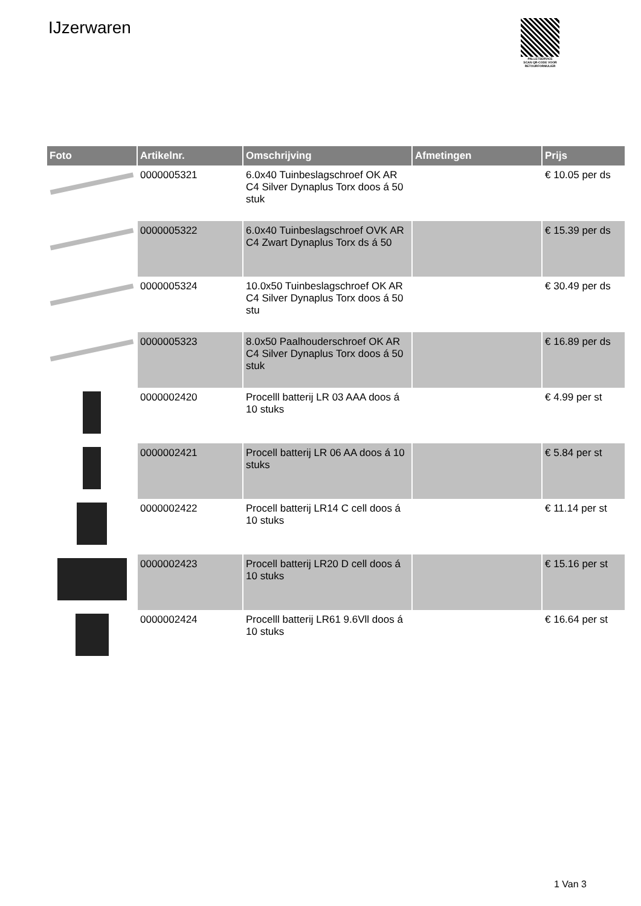IJzerwaren
PALLETSERVICE
SCAN QR-CODE VOOR RETOURFORMULIER
| Foto | Artikelnr. | Omschrijving | Afmetingen | Prijs |
| --- | --- | --- | --- | --- |
| | 0000005321 | 6.0x40 Tuinbeslagschroef OK AR C4 Silver Dynaplus Torx doos á 50 stuk | | € 10.05 per ds |
| | 0000005322 | 6.0x40 Tuinbeslagschroef OVK AR C4 Zwart Dynaplus Torx ds á 50 | | € 15.39 per ds |
| | 0000005324 | 10.0x50 Tuinbeslagschroef OK AR C4 Silver Dynaplus Torx doos á 50 stu | | € 30.49 per ds |
| | 0000005323 | 8.0x50 Paalhouderschroef OK AR C4 Silver Dynaplus Torx doos á 50 stuk | | € 16.89 per ds |
| | 0000002420 | Procelll batterij LR 03 AAA doos á 10 stuks | | € 4.99 per st |
| | 0000002421 | Procell batterij LR 06 AA doos á 10 stuks | | € 5.84 per st |
| | 0000002422 | Procell batterij LR14 C cell doos á 10 stuks | | € 11.14 per st |
| | 0000002423 | Procell batterij LR20 D cell doos á 10 stuks | | € 15.16 per st |
| | 0000002424 | Procelll batterij LR61 9.6Vll doos á 10 stuks | | € 16.64 per st |
1 Van 3